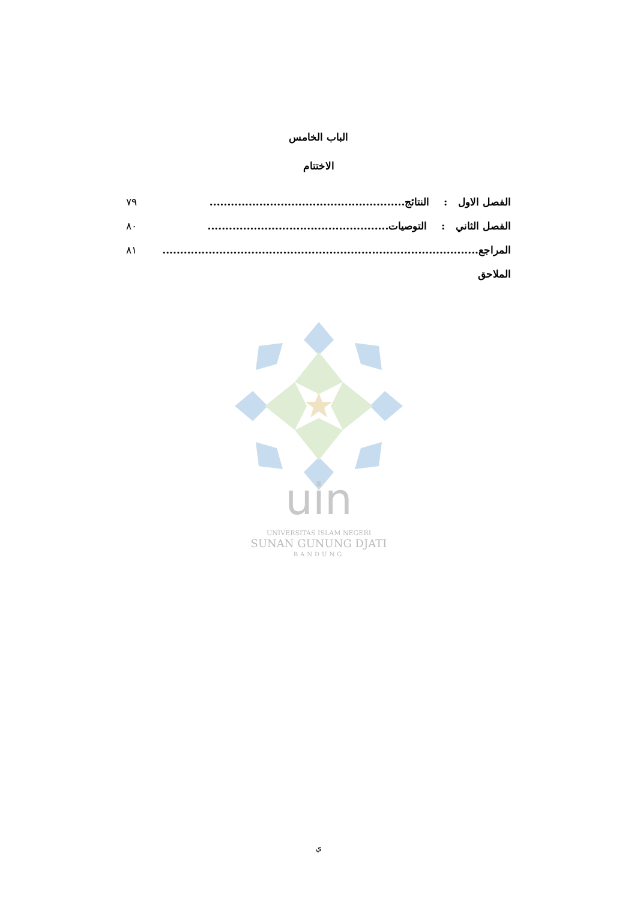الباب الخامس
الاختتام
الفصل الاول : النتائج....................................................... ٧٩
الفصل الثاني : التوصيات................................................... ٨٠
المراجع......................................................................................... ٨١
الملاحق
uin
UNIVERSITAS ISLAM NEGERI
SUNAN GUNUNG DJATI
BANDUNG
ي